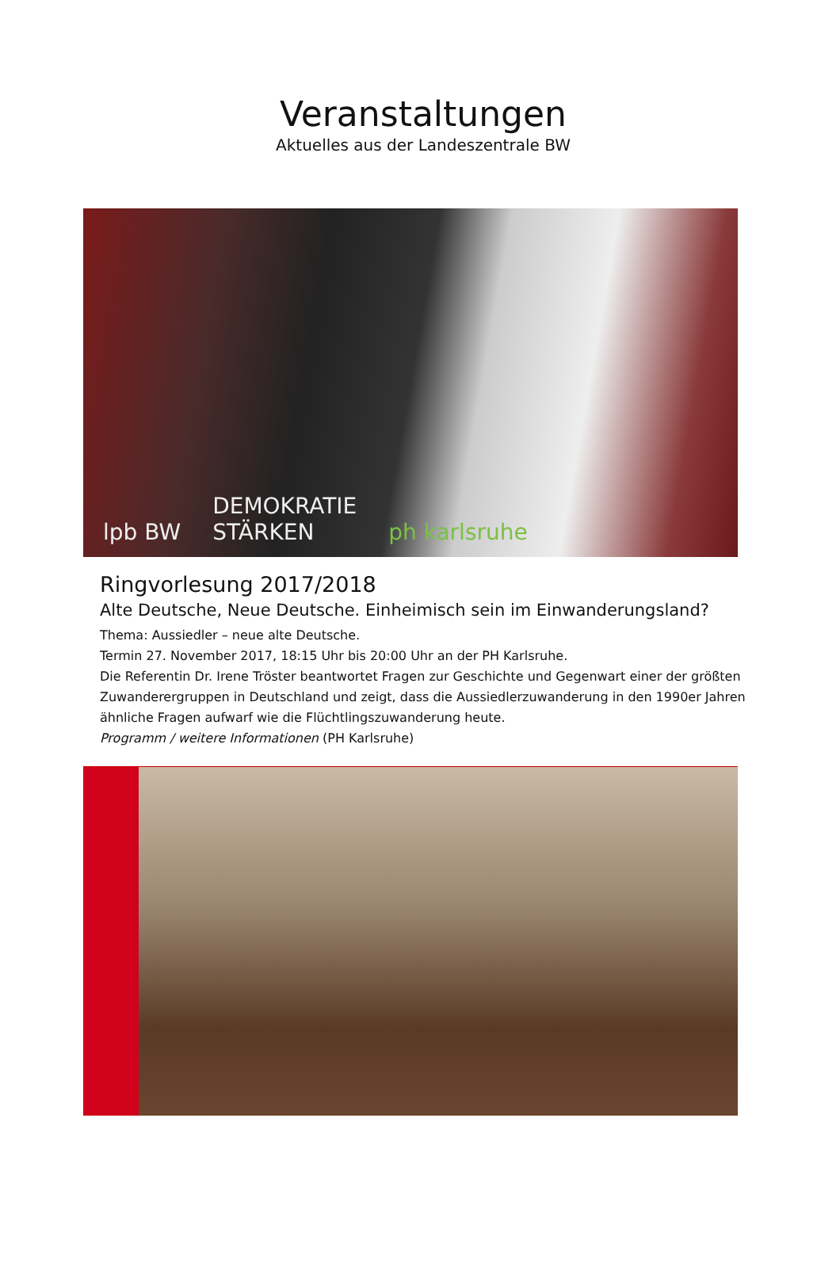Veranstaltungen
Aktuelles aus der Landeszentrale BW
lpb BW DEMOKRATIE
STÄRKEN ph karlsruhe
Ringvorlesung 2017/2018
Alte Deutsche, Neue Deutsche. Einheimisch sein im Einwanderungsland?
Thema: Aussiedler – neue alte Deutsche.
Termin 27. November 2017, 18:15 Uhr bis 20:00 Uhr an der PH Karlsruhe.
Die Referentin Dr. Irene Tröster beantwortet Fragen zur Geschichte und Gegenwart einer der größten Zuwanderergruppen in Deutschland und zeigt, dass die Aussiedlerzuwanderung in den 1990er Jahren ähnliche Fragen aufwarf wie die Flüchtlingszuwanderung heute.
Programm / weitere Informationen (PH Karlsruhe)